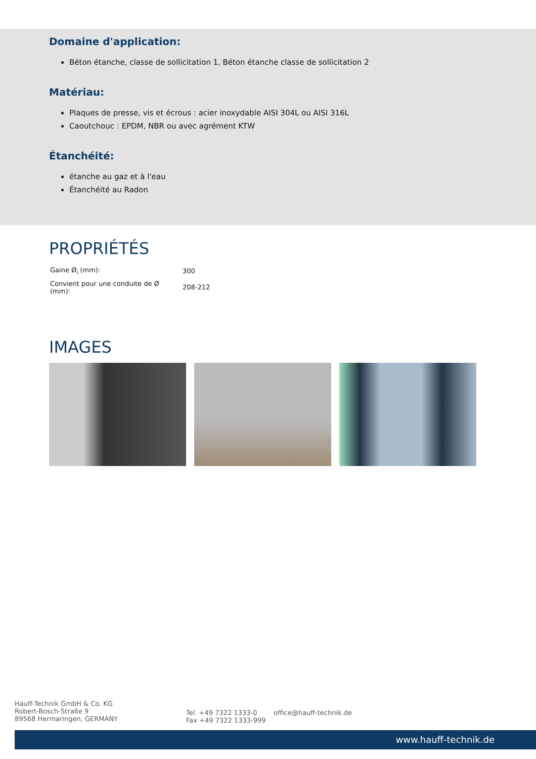Domaine d'application:
Béton étanche, classe de sollicitation 1, Béton étanche classe de sollicitation 2
Matériau:
Plaques de presse, vis et écrous : acier inoxydable AISI 304L ou AISI 316L
Caoutchouc : EPDM, NBR ou avec agrément KTW
Étanchéité:
étanche au gaz et à l'eau
Étanchéité au Radon
PROPRIÉTÉS
| Gaine Ø<sub>i</sub> (mm): | 300 |
| Convient pour une conduite de Ø (mm): | 208-212 |
IMAGES
Hauff-Technik GmbH & Co. KG
Robert-Bosch-Straße 9
89568 Hermaringen, GERMANY
Tel. +49 7322 1333-0
Fax +49 7322 1333-999
office@hauff-technik.de
www.hauff-technik.de